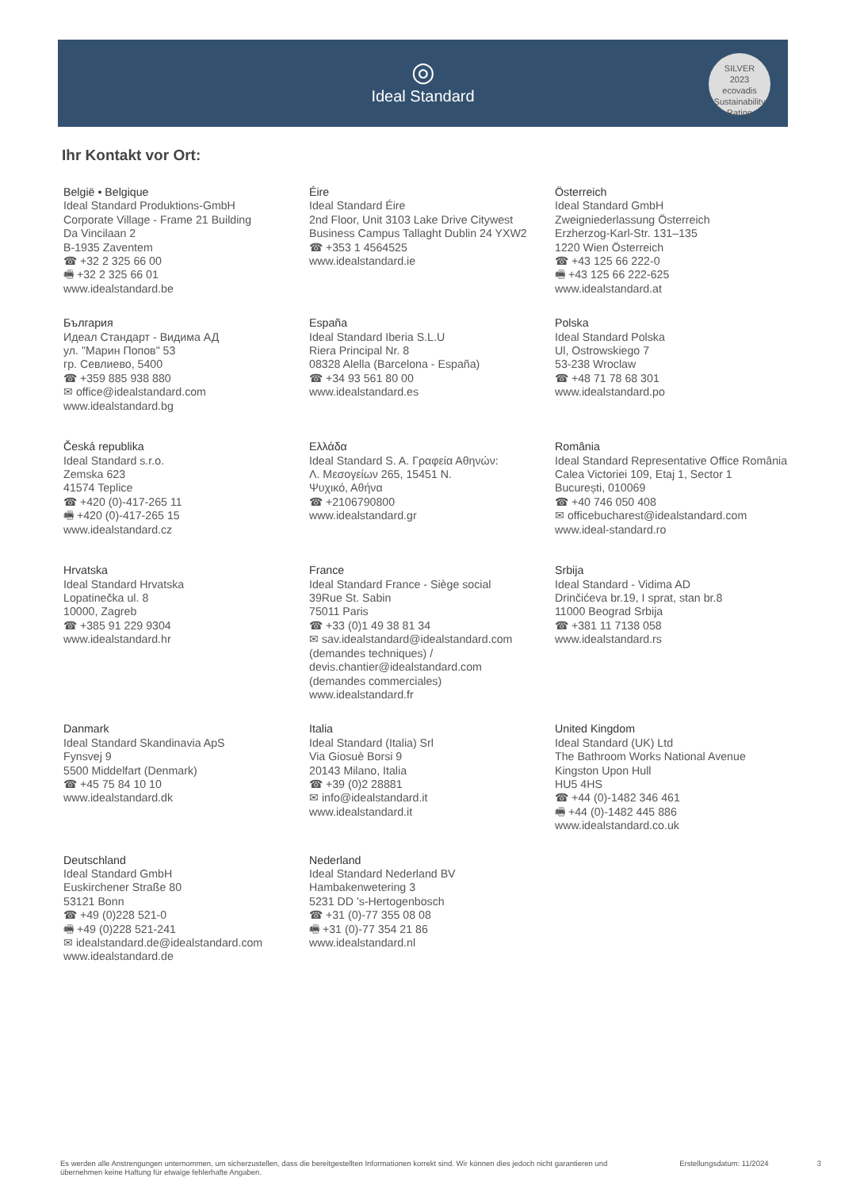◎
Ideal Standard
SILVER
2023
ecovadis
Sustainability Rating
Ihr Kontakt vor Ort:
België • Belgique
Ideal Standard Produktions-GmbH
Corporate Village - Frame 21 Building
Da Vincilaan 2
B-1935 Zaventem
☎ +32 2 325 66 00
🖷 +32 2 325 66 01
www.idealstandard.be
Éire
Ideal Standard Éire
2nd Floor, Unit 3103 Lake Drive Citywest
Business Campus Tallaght Dublin 24 YXW2
☎ +353 1 4564525
www.idealstandard.ie
Österreich
Ideal Standard GmbH
Zweigniederlassung Österreich
Erzherzog-Karl-Str. 131–135
1220 Wien Österreich
☎ +43 125 66 222-0
🖷 +43 125 66 222-625
www.idealstandard.at
България
Идеал Стандарт - Видима АД
ул. "Марин Попов" 53
гр. Севлиево, 5400
☎ +359 885 938 880
✉ office@idealstandard.com
www.idealstandard.bg
España
Ideal Standard Iberia S.L.U
Riera Principal Nr. 8
08328 Alella (Barcelona - España)
☎ +34 93 561 80 00
www.idealstandard.es
Polska
Ideal Standard Polska
Ul, Ostrowskiego 7
53-238 Wroclaw
☎ +48 71 78 68 301
www.idealstandard.po
Česká republika
Ideal Standard s.r.o.
Zemska 623
41574 Teplice
☎ +420 (0)-417-265 11
🖷 +420 (0)-417-265 15
www.idealstandard.cz
Ελλάδα
Ideal Standard S. A. Γραφεία Αθηνών:
Λ. Μεσογείων 265, 15451 N.
Ψυχικό, Αθήνα
☎ +2106790800
www.idealstandard.gr
România
Ideal Standard Representative Office România
Calea Victoriei 109, Etaj 1, Sector 1
București, 010069
☎ +40 746 050 408
✉ officebucharest@idealstandard.com
www.ideal-standard.ro
Hrvatska
Ideal Standard Hrvatska
Lopatinečka ul. 8
10000, Zagreb
☎ +385 91 229 9304
www.idealstandard.hr
France
Ideal Standard France - Siège social
39Rue St. Sabin
75011 Paris
☎ +33 (0)1 49 38 81 34
✉ sav.idealstandard@idealstandard.com
(demandes techniques) /
devis.chantier@idealstandard.com
(demandes commerciales)
www.idealstandard.fr
Srbija
Ideal Standard - Vidima AD
Drinčićeva br.19, I sprat, stan br.8
11000 Beograd Srbija
☎ +381 11 7138 058
www.idealstandard.rs
Danmark
Ideal Standard Skandinavia ApS
Fynsvej 9
5500 Middelfart (Denmark)
☎ +45 75 84 10 10
www.idealstandard.dk
Italia
Ideal Standard (Italia) Srl
Via Giosuè Borsi 9
20143 Milano, Italia
☎ +39 (0)2 28881
✉ info@idealstandard.it
www.idealstandard.it
United Kingdom
Ideal Standard (UK) Ltd
The Bathroom Works National Avenue
Kingston Upon Hull
HU5 4HS
☎ +44 (0)-1482 346 461
🖷 +44 (0)-1482 445 886
www.idealstandard.co.uk
Deutschland
Ideal Standard GmbH
Euskirchener Straße 80
53121 Bonn
☎ +49 (0)228 521-0
🖷 +49 (0)228 521-241
✉ idealstandard.de@idealstandard.com
www.idealstandard.de
Nederland
Ideal Standard Nederland BV
Hambakenwetering 3
5231 DD 's-Hertogenbosch
☎ +31 (0)-77 355 08 08
🖷 +31 (0)-77 354 21 86
www.idealstandard.nl
Es werden alle Anstrengungen unternommen, um sicherzustellen, dass die bereitgestellten Informationen korrekt sind. Wir können dies jedoch nicht garantieren und übernehmen keine Haftung für etwaige fehlerhafte Angaben. Erstellungsdatum: 11/2024 3